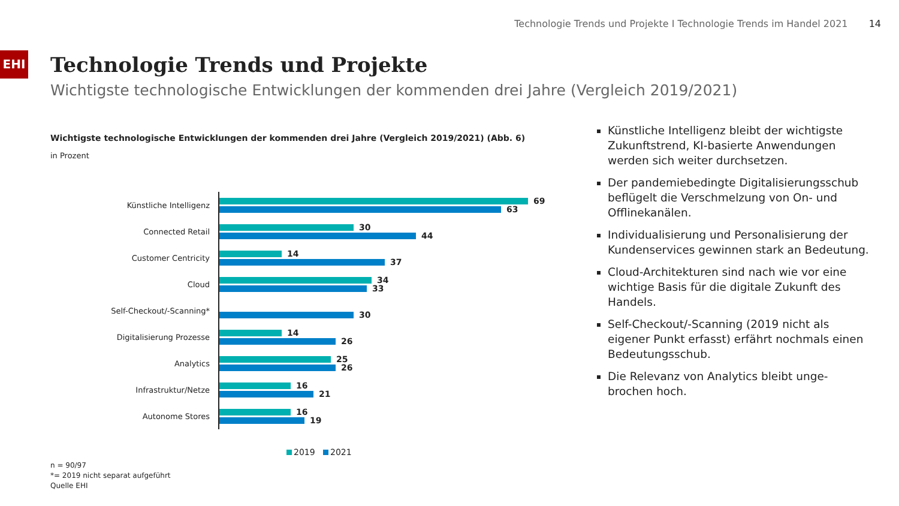Technologie Trends und Projekte I Technologie Trends im Handel 2021 14
EHI
Technologie Trends und Projekte
Wichtigste technologische Entwicklungen der kommenden drei Jahre (Vergleich 2019/2021)
Wichtigste technologische Entwicklungen der kommenden drei Jahre (Vergleich 2019/2021) (Abb. 6)
in Prozent
Künstliche Intelligenz
69
63
Connected Retail
30
44
Customer Centricity
14
37
Cloud
34
33
Self-Checkout/-Scanning*
30
Digitalisierung Prozesse
14
26
Analytics
25
26
Infrastruktur/Netze
16
21
Autonome Stores
16
19
2019 2021
n = 90/97
*= 2019 nicht separat aufgeführt
Quelle EHI
Künstliche Intelligenz bleibt der wichtigste Zukunftstrend, KI-basierte Anwendungen werden sich weiter durchsetzen.
Der pandemiebedingte Digitalisierungsschub beflügelt die Verschmelzung von On- und Offlinekanälen.
Individualisierung und Personalisierung der Kundenservices gewinnen stark an Bedeutung.
Cloud-Architekturen sind nach wie vor eine wichtige Basis für die digitale Zukunft des Handels.
Self-Checkout/-Scanning (2019 nicht als eigener Punkt erfasst) erfährt nochmals einen Bedeutungsschub.
Die Relevanz von Analytics bleibt unge-brochen hoch.